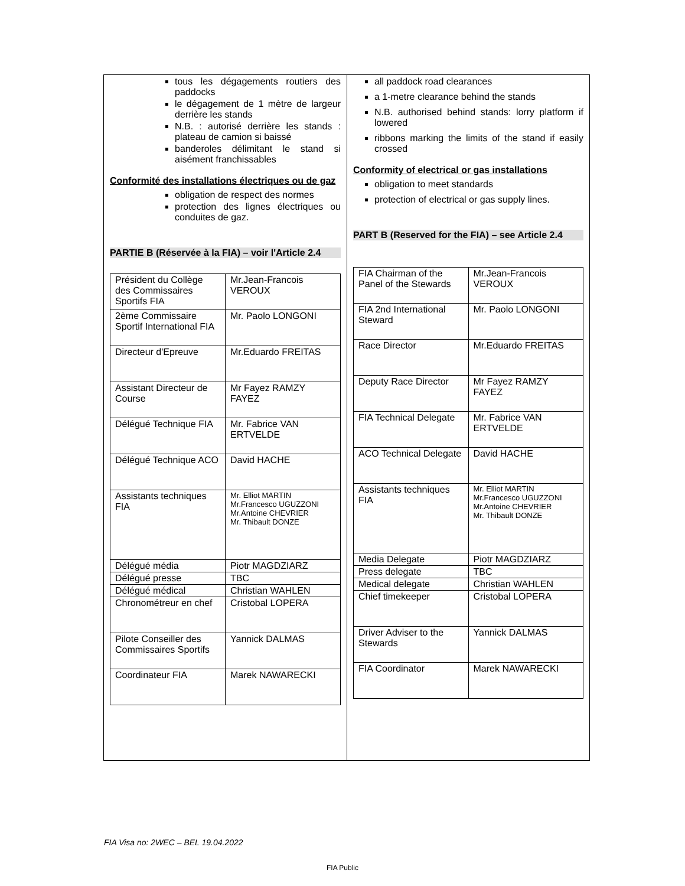tous les dégagements routiers des paddocks
le dégagement de 1 mètre de largeur derrière les stands
N.B. : autorisé derrière les stands : plateau de camion si baissé
banderoles délimitant le stand si aisément franchissables
Conformité des installations électriques ou de gaz
obligation de respect des normes
protection des lignes électriques ou conduites de gaz.
PARTIE B (Réservée à la FIA) – voir l'Article 2.4
| Président du Collège des Commissaires Sportifs FIA | Mr.Jean-Francois VEROUX |
| 2ème Commissaire Sportif International FIA | Mr. Paolo LONGONI |
| Directeur d'Epreuve | Mr.Eduardo FREITAS |
| Assistant Directeur de Course | Mr Fayez RAMZY FAYEZ |
| Délégué Technique FIA | Mr. Fabrice VAN ERTVELDE |
| Délégué Technique ACO | David HACHE |
| Assistants techniques FIA | Mr. Elliot MARTIN Mr.Francesco UGUZZONI Mr.Antoine CHEVRIER Mr. Thibault DONZE |
| Délégué média | Piotr MAGDZIARZ |
| Délégué presse | TBC |
| Délégué médical | Christian WAHLEN |
| Chronométreur en chef | Cristobal LOPERA |
| Pilote Conseiller des Commissaires Sportifs | Yannick DALMAS |
| Coordinateur FIA | Marek NAWARECKI |
all paddock road clearances
a 1-metre clearance behind the stands
N.B. authorised behind stands: lorry platform if lowered
ribbons marking the limits of the stand if easily crossed
Conformity of electrical or gas installations
obligation to meet standards
protection of electrical or gas supply lines.
PART B (Reserved for the FIA) – see Article 2.4
| FIA Chairman of the Panel of the Stewards | Mr.Jean-Francois VEROUX |
| FIA 2nd International Steward | Mr. Paolo LONGONI |
| Race Director | Mr.Eduardo FREITAS |
| Deputy Race Director | Mr Fayez RAMZY FAYEZ |
| FIA Technical Delegate | Mr. Fabrice VAN ERTVELDE |
| ACO Technical Delegate | David HACHE |
| Assistants techniques FIA | Mr. Elliot MARTIN Mr.Francesco UGUZZONI Mr.Antoine CHEVRIER Mr. Thibault DONZE |
| Media Delegate | Piotr MAGDZIARZ |
| Press delegate | TBC |
| Medical delegate | Christian WAHLEN |
| Chief timekeeper | Cristobal LOPERA |
| Driver Adviser to the Stewards | Yannick DALMAS |
| FIA Coordinator | Marek NAWARECKI |
FIA Visa no: 2WEC – BEL 19.04.2022
FIA Public